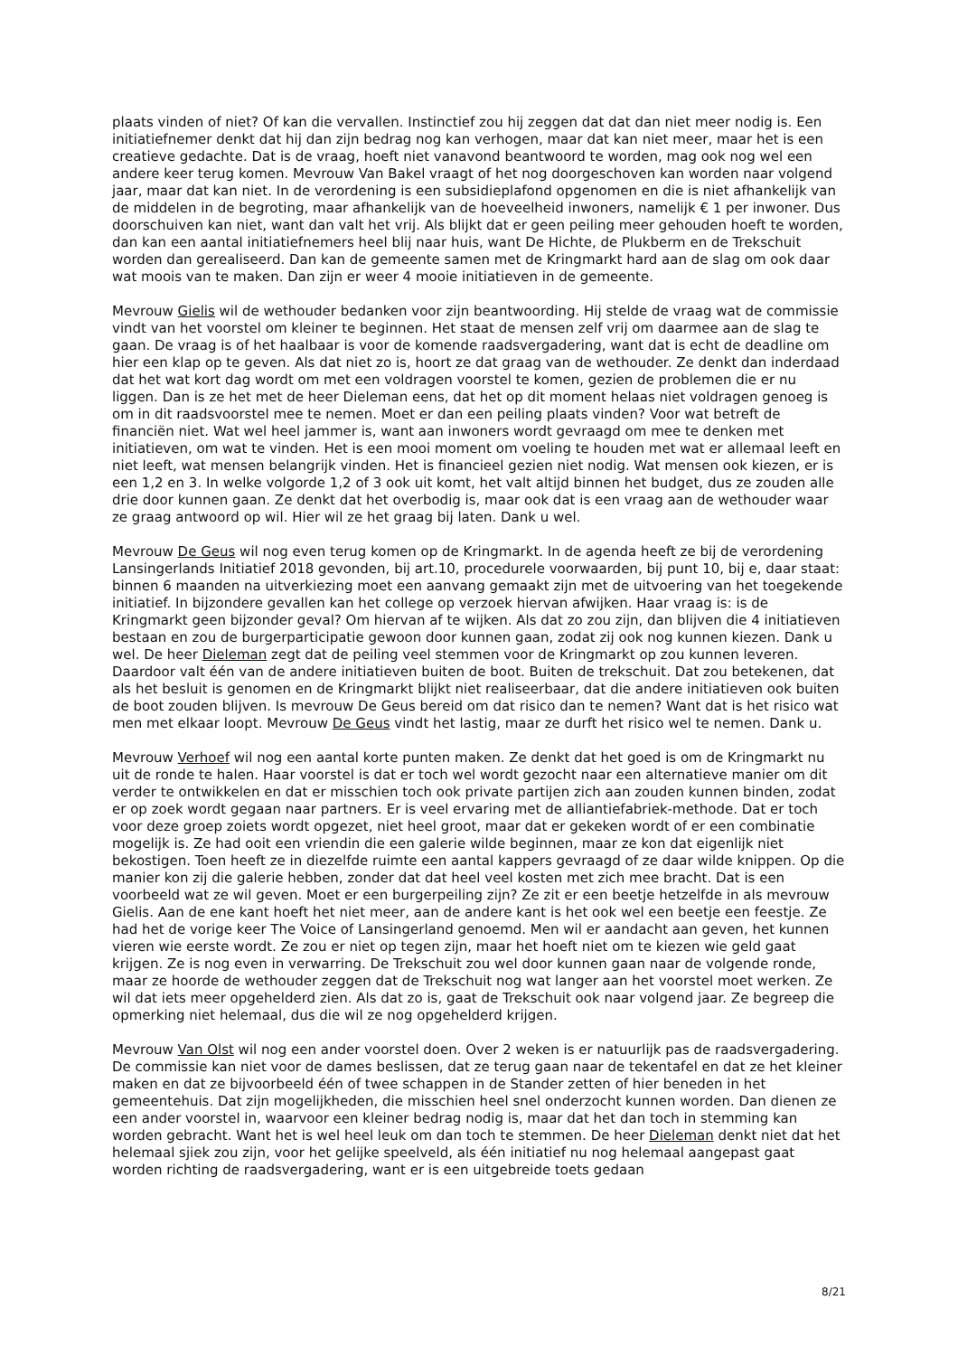plaats vinden of niet? Of kan die vervallen. Instinctief zou hij zeggen dat dat dan niet meer nodig is. Een initiatiefnemer denkt dat hij dan zijn bedrag nog kan verhogen, maar dat kan niet meer, maar het is een creatieve gedachte. Dat is de vraag, hoeft niet vanavond beantwoord te worden, mag ook nog wel een andere keer terug komen. Mevrouw Van Bakel vraagt of het nog doorgeschoven kan worden naar volgend jaar, maar dat kan niet. In de verordening is een subsidieplafond opgenomen en die is niet afhankelijk van de middelen in de begroting, maar afhankelijk van de hoeveelheid inwoners, namelijk € 1 per inwoner. Dus doorschuiven kan niet, want dan valt het vrij. Als blijkt dat er geen peiling meer gehouden hoeft te worden, dan kan een aantal initiatiefnemers heel blij naar huis, want De Hichte, de Plukberm en de Trekschuit worden dan gerealiseerd. Dan kan de gemeente samen met de Kringmarkt hard aan de slag om ook daar wat moois van te maken. Dan zijn er weer 4 mooie initiatieven in de gemeente.
Mevrouw Gielis wil de wethouder bedanken voor zijn beantwoording. Hij stelde de vraag wat de commissie vindt van het voorstel om kleiner te beginnen. Het staat de mensen zelf vrij om daarmee aan de slag te gaan. De vraag is of het haalbaar is voor de komende raadsvergadering, want dat is echt de deadline om hier een klap op te geven. Als dat niet zo is, hoort ze dat graag van de wethouder. Ze denkt dan inderdaad dat het wat kort dag wordt om met een voldragen voorstel te komen, gezien de problemen die er nu liggen. Dan is ze het met de heer Dieleman eens, dat het op dit moment helaas niet voldragen genoeg is om in dit raadsvoorstel mee te nemen. Moet er dan een peiling plaats vinden? Voor wat betreft de financiën niet. Wat wel heel jammer is, want aan inwoners wordt gevraagd om mee te denken met initiatieven, om wat te vinden. Het is een mooi moment om voeling te houden met wat er allemaal leeft en niet leeft, wat mensen belangrijk vinden. Het is financieel gezien niet nodig. Wat mensen ook kiezen, er is een 1,2 en 3. In welke volgorde 1,2 of 3 ook uit komt, het valt altijd binnen het budget, dus ze zouden alle drie door kunnen gaan. Ze denkt dat het overbodig is, maar ook dat is een vraag aan de wethouder waar ze graag antwoord op wil. Hier wil ze het graag bij laten. Dank u wel.
Mevrouw De Geus wil nog even terug komen op de Kringmarkt. In de agenda heeft ze bij de verordening Lansingerlands Initiatief 2018 gevonden, bij art.10, procedurele voorwaarden, bij punt 10, bij e, daar staat: binnen 6 maanden na uitverkiezing moet een aanvang gemaakt zijn met de uitvoering van het toegekende initiatief. In bijzondere gevallen kan het college op verzoek hiervan afwijken. Haar vraag is: is de Kringmarkt geen bijzonder geval? Om hiervan af te wijken. Als dat zo zou zijn, dan blijven die 4 initiatieven bestaan en zou de burgerparticipatie gewoon door kunnen gaan, zodat zij ook nog kunnen kiezen. Dank u wel. De heer Dieleman zegt dat de peiling veel stemmen voor de Kringmarkt op zou kunnen leveren. Daardoor valt één van de andere initiatieven buiten de boot. Buiten de trekschuit. Dat zou betekenen, dat als het besluit is genomen en de Kringmarkt blijkt niet realiseerbaar, dat die andere initiatieven ook buiten de boot zouden blijven. Is mevrouw De Geus bereid om dat risico dan te nemen? Want dat is het risico wat men met elkaar loopt. Mevrouw De Geus vindt het lastig, maar ze durft het risico wel te nemen. Dank u.
Mevrouw Verhoef wil nog een aantal korte punten maken. Ze denkt dat het goed is om de Kringmarkt nu uit de ronde te halen. Haar voorstel is dat er toch wel wordt gezocht naar een alternatieve manier om dit verder te ontwikkelen en dat er misschien toch ook private partijen zich aan zouden kunnen binden, zodat er op zoek wordt gegaan naar partners. Er is veel ervaring met de alliantiefabriek-methode. Dat er toch voor deze groep zoiets wordt opgezet, niet heel groot, maar dat er gekeken wordt of er een combinatie mogelijk is. Ze had ooit een vriendin die een galerie wilde beginnen, maar ze kon dat eigenlijk niet bekostigen. Toen heeft ze in diezelfde ruimte een aantal kappers gevraagd of ze daar wilde knippen. Op die manier kon zij die galerie hebben, zonder dat dat heel veel kosten met zich mee bracht. Dat is een voorbeeld wat ze wil geven. Moet er een burgerpeiling zijn? Ze zit er een beetje hetzelfde in als mevrouw Gielis. Aan de ene kant hoeft het niet meer, aan de andere kant is het ook wel een beetje een feestje. Ze had het de vorige keer The Voice of Lansingerland genoemd. Men wil er aandacht aan geven, het kunnen vieren wie eerste wordt. Ze zou er niet op tegen zijn, maar het hoeft niet om te kiezen wie geld gaat krijgen. Ze is nog even in verwarring. De Trekschuit zou wel door kunnen gaan naar de volgende ronde, maar ze hoorde de wethouder zeggen dat de Trekschuit nog wat langer aan het voorstel moet werken. Ze wil dat iets meer opgehelderd zien. Als dat zo is, gaat de Trekschuit ook naar volgend jaar. Ze begreep die opmerking niet helemaal, dus die wil ze nog opgehelderd krijgen.
Mevrouw Van Olst wil nog een ander voorstel doen. Over 2 weken is er natuurlijk pas de raadsvergadering. De commissie kan niet voor de dames beslissen, dat ze terug gaan naar de tekentafel en dat ze het kleiner maken en dat ze bijvoorbeeld één of twee schappen in de Stander zetten of hier beneden in het gemeentehuis. Dat zijn mogelijkheden, die misschien heel snel onderzocht kunnen worden. Dan dienen ze een ander voorstel in, waarvoor een kleiner bedrag nodig is, maar dat het dan toch in stemming kan worden gebracht. Want het is wel heel leuk om dan toch te stemmen. De heer Dieleman denkt niet dat het helemaal sjiek zou zijn, voor het gelijke speelveld, als één initiatief nu nog helemaal aangepast gaat worden richting de raadsvergadering, want er is een uitgebreide toets gedaan
8/21